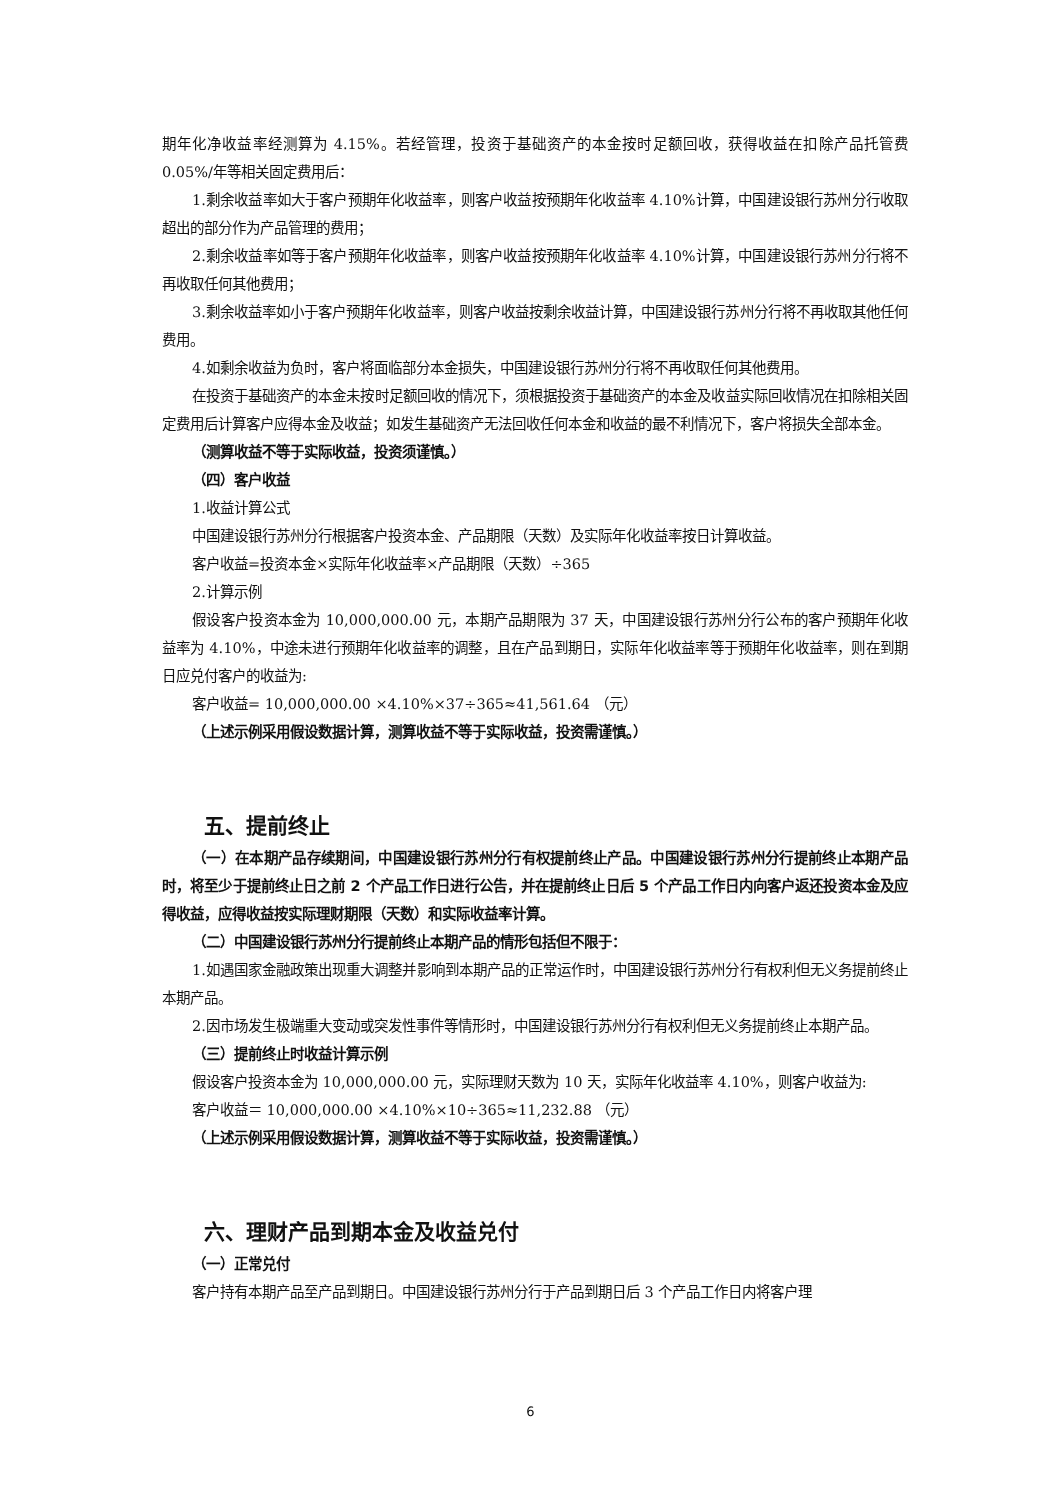期年化净收益率经测算为 4.15%。若经管理，投资于基础资产的本金按时足额回收，获得收益在扣除产品托管费 0.05%/年等相关固定费用后：
1.剩余收益率如大于客户预期年化收益率，则客户收益按预期年化收益率 4.10%计算，中国建设银行苏州分行收取超出的部分作为产品管理的费用；
2.剩余收益率如等于客户预期年化收益率，则客户收益按预期年化收益率 4.10%计算，中国建设银行苏州分行将不再收取任何其他费用；
3.剩余收益率如小于客户预期年化收益率，则客户收益按剩余收益计算，中国建设银行苏州分行将不再收取其他任何费用。
4.如剩余收益为负时，客户将面临部分本金损失，中国建设银行苏州分行将不再收取任何其他费用。
在投资于基础资产的本金未按时足额回收的情况下，须根据投资于基础资产的本金及收益实际回收情况在扣除相关固定费用后计算客户应得本金及收益；如发生基础资产无法回收任何本金和收益的最不利情况下，客户将损失全部本金。
（测算收益不等于实际收益，投资须谨慎。）
（四）客户收益
1.收益计算公式
中国建设银行苏州分行根据客户投资本金、产品期限（天数）及实际年化收益率按日计算收益。
客户收益=投资本金×实际年化收益率×产品期限（天数）÷365
2.计算示例
假设客户投资本金为 10,000,000.00 元，本期产品期限为 37 天，中国建设银行苏州分行公布的客户预期年化收益率为 4.10%，中途未进行预期年化收益率的调整，且在产品到期日，实际年化收益率等于预期年化收益率，则在到期日应兑付客户的收益为:
客户收益= 10,000,000.00 ×4.10%×37÷365≈41,561.64 （元）
（上述示例采用假设数据计算，测算收益不等于实际收益，投资需谨慎。）
五、提前终止
（一）在本期产品存续期间，中国建设银行苏州分行有权提前终止产品。中国建设银行苏州分行提前终止本期产品时，将至少于提前终止日之前 2 个产品工作日进行公告，并在提前终止日后 5 个产品工作日内向客户返还投资本金及应得收益，应得收益按实际理财期限（天数）和实际收益率计算。
（二）中国建设银行苏州分行提前终止本期产品的情形包括但不限于：
1.如遇国家金融政策出现重大调整并影响到本期产品的正常运作时，中国建设银行苏州分行有权利但无义务提前终止本期产品。
2.因市场发生极端重大变动或突发性事件等情形时，中国建设银行苏州分行有权利但无义务提前终止本期产品。
（三）提前终止时收益计算示例
假设客户投资本金为 10,000,000.00 元，实际理财天数为 10 天，实际年化收益率 4.10%，则客户收益为:
客户收益＝ 10,000,000.00 ×4.10%×10÷365≈11,232.88 （元）
（上述示例采用假设数据计算，测算收益不等于实际收益，投资需谨慎。）
六、理财产品到期本金及收益兑付
（一）正常兑付
客户持有本期产品至产品到期日。中国建设银行苏州分行于产品到期日后 3 个产品工作日内将客户理
6